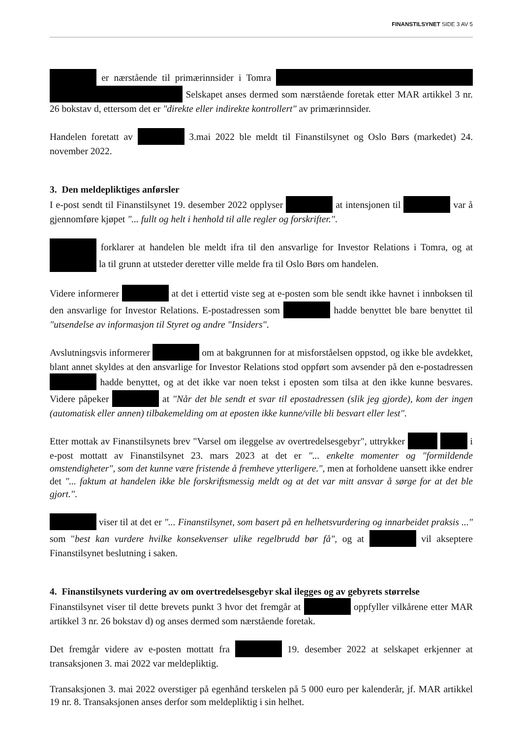FINANSTILSYNET SIDE 3 AV 5
er nærstående til primærinnsider i Tomra Selskapet anses dermed som nærstående foretak etter MAR artikkel 3 nr. 26 bokstav d, ettersom det er "direkte eller indirekte kontrollert" av primærinnsider.
Handelen foretatt av 3.mai 2022 ble meldt til Finanstilsynet og Oslo Børs (markedet) 24. november 2022.
3. Den meldepliktiges anførsler
I e-post sendt til Finanstilsynet 19. desember 2022 opplyser at intensjonen til var å gjennomføre kjøpet "... fullt og helt i henhold til alle regler og forskrifter.".
forklarer at handelen ble meldt ifra til den ansvarlige for Investor Relations i Tomra, og at la til grunn at utsteder deretter ville melde fra til Oslo Børs om handelen.
Videre informerer at det i ettertid viste seg at e-posten som ble sendt ikke havnet i innboksen til den ansvarlige for Investor Relations. E-postadressen som hadde benyttet ble bare benyttet til "utsendelse av informasjon til Styret og andre "Insiders".
Avslutningsvis informerer om at bakgrunnen for at misforståelsen oppstod, og ikke ble avdekket, blant annet skyldes at den ansvarlige for Investor Relations stod oppført som avsender på den e-postadressen hadde benyttet, og at det ikke var noen tekst i eposten som tilsa at den ikke kunne besvares. Videre påpeker at "Når det ble sendt et svar til epostadressen (slik jeg gjorde), kom der ingen (automatisk eller annen) tilbakemelding om at eposten ikke kunne/ville bli besvart eller lest".
Etter mottak av Finanstilsynets brev "Varsel om ileggelse av overtredelsesgebyr", uttrykker i e-post mottatt av Finanstilsynet 23. mars 2023 at det er "... enkelte momenter og "formildende omstendigheter", som det kunne være fristende å fremheve ytterligere.", men at forholdene uansett ikke endrer det "... faktum at handelen ikke ble forskriftsmessig meldt og at det var mitt ansvar å sørge for at det ble gjort.".
viser til at det er "... Finanstilsynet, som basert på en helhetsvurdering og innarbeidet praksis ..." som "best kan vurdere hvilke konsekvenser ulike regelbrudd bør få", og at vil akseptere Finanstilsynet beslutning i saken.
4. Finanstilsynets vurdering av om overtredelsesgebyr skal ilegges og av gebyrets størrelse
Finanstilsynet viser til dette brevets punkt 3 hvor det fremgår at oppfyller vilkårene etter MAR artikkel 3 nr. 26 bokstav d) og anses dermed som nærstående foretak.
Det fremgår videre av e-posten mottatt fra 19. desember 2022 at selskapet erkjenner at transaksjonen 3. mai 2022 var meldepliktig.
Transaksjonen 3. mai 2022 overstiger på egenhånd terskelen på 5 000 euro per kalenderår, jf. MAR artikkel 19 nr. 8. Transaksjonen anses derfor som meldepliktig i sin helhet.